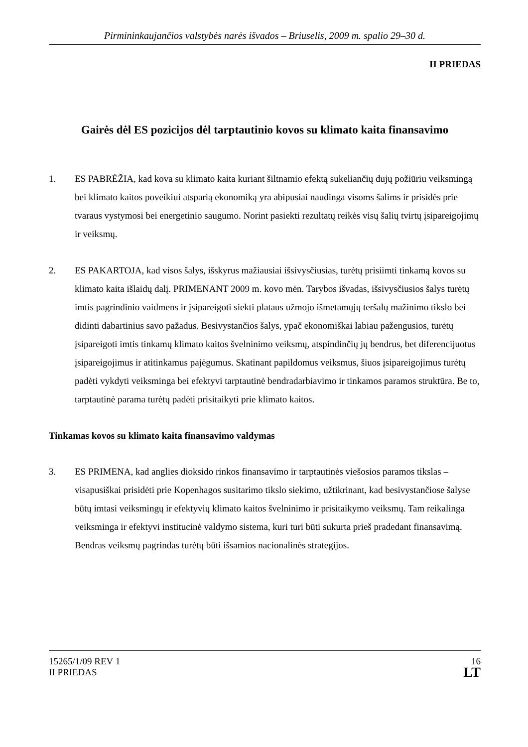Pirmininkaujančios valstybės narės išvados – Briuselis, 2009 m. spalio 29–30 d.
II PRIEDAS
Gairės dėl ES pozicijos dėl tarptautinio kovos su klimato kaita finansavimo
1. ES PABRĖŽIA, kad kova su klimato kaita kuriant šiltnamio efektą sukeliančių dujų požiūriu veiksmingą bei klimato kaitos poveikiui atsparią ekonomiką yra abipusiai naudinga visoms šalims ir prisidės prie tvaraus vystymosi bei energetinio saugumo. Norint pasiekti rezultatų reikės visų šalių tvirtų įsipareigojimų ir veiksmų.
2. ES PAKARTOJA, kad visos šalys, išskyrus mažiausiai išsivysčiusias, turėtų prisiimti tinkamą kovos su klimato kaita išlaidų dalį. PRIMENANT 2009 m. kovo mėn. Tarybos išvadas, išsivysčiusios šalys turėtų imtis pagrindinio vaidmens ir įsipareigoti siekti plataus užmojo išmetamųjų teršalų mažinimo tikslo bei didinti dabartinius savo pažadus. Besivystančios šalys, ypač ekonomiškai labiau pažengusios, turėtų įsipareigoti imtis tinkamų klimato kaitos švelninimo veiksmų, atspindinčių jų bendrus, bet diferencijuotus įsipareigojimus ir atitinkamus pajėgumus. Skatinant papildomus veiksmus, šiuos įsipareigojimus turėtų padėti vykdyti veiksminga bei efektyvi tarptautinė bendradarbiavimo ir tinkamos paramos struktūra. Be to, tarptautinė parama turėtų padėti prisitaikyti prie klimato kaitos.
Tinkamas kovos su klimato kaita finansavimo valdymas
3. ES PRIMENA, kad anglies dioksido rinkos finansavimo ir tarptautinės viešosios paramos tikslas – visapusiškai prisidėti prie Kopenhagos susitarimo tikslo siekimo, užtikrinant, kad besivystančiose šalyse būtų imtasi veiksmingų ir efektyvių klimato kaitos švelninimo ir prisitaikymo veiksmų. Tam reikalinga veiksminga ir efektyvi institucinė valdymo sistema, kuri turi būti sukurta prieš pradedant finansavimą. Bendras veiksmų pagrindas turėtų būti išsamios nacionalinės strategijos.
15265/1/09 REV 1
II PRIEDAS
16
LT